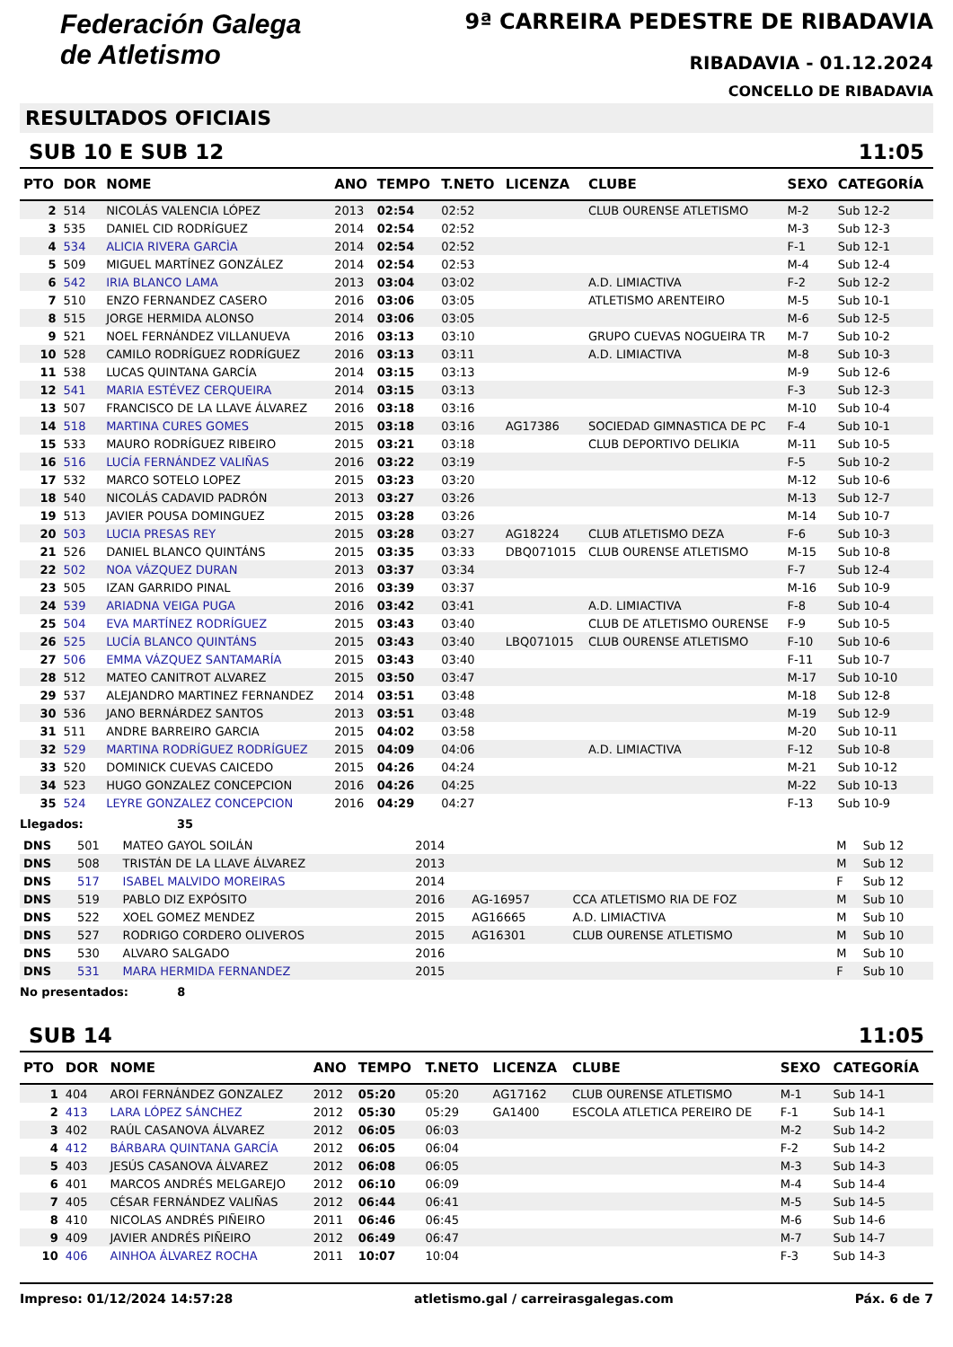Federación Galega
de Atletismo
9ª CARREIRA PEDESTRE DE RIBADAVIA
RIBADAVIA - 01.12.2024
CONCELLO DE RIBADAVIA
RESULTADOS OFICIAIS
SUB 10 E SUB 12 11:05
| PTO | DOR | NOME | ANO | TEMPO | T.NETO | LICENZA | CLUBE | SEXO | CATEGORÍA |
| --- | --- | --- | --- | --- | --- | --- | --- | --- | --- |
| 2 | 514 | NICOLÁS VALENCIA LÓPEZ | 2013 | 02:54 | 02:52 | | CLUB OURENSE ATLETISMO | M-2 | Sub 12-2 |
| 3 | 535 | DANIEL CID RODRÍGUEZ | 2014 | 02:54 | 02:52 | | | M-3 | Sub 12-3 |
| 4 | 534 | ALICIA RIVERA GARCÌA | 2014 | 02:54 | 02:52 | | | F-1 | Sub 12-1 |
| 5 | 509 | MIGUEL MARTÍNEZ GONZÁLEZ | 2014 | 02:54 | 02:53 | | | M-4 | Sub 12-4 |
| 6 | 542 | IRIA BLANCO LAMA | 2013 | 03:04 | 03:02 | | A.D. LIMIACTIVA | F-2 | Sub 12-2 |
| 7 | 510 | ENZO FERNANDEZ CASERO | 2016 | 03:06 | 03:05 | | ATLETISMO ARENTEIRO | M-5 | Sub 10-1 |
| 8 | 515 | JORGE HERMIDA ALONSO | 2014 | 03:06 | 03:05 | | | M-6 | Sub 12-5 |
| 9 | 521 | NOEL FERNÁNDEZ VILLANUEVA | 2016 | 03:13 | 03:10 | | GRUPO CUEVAS NOGUEIRA TR | M-7 | Sub 10-2 |
| 10 | 528 | CAMILO RODRÍGUEZ RODRÍGUEZ | 2016 | 03:13 | 03:11 | | A.D. LIMIACTIVA | M-8 | Sub 10-3 |
| 11 | 538 | LUCAS QUINTANA GARCÍA | 2014 | 03:15 | 03:13 | | | M-9 | Sub 12-6 |
| 12 | 541 | MARIA ESTÉVEZ CERQUEIRA | 2014 | 03:15 | 03:13 | | | F-3 | Sub 12-3 |
| 13 | 507 | FRANCISCO DE LA LLAVE ÁLVAREZ | 2016 | 03:18 | 03:16 | | | M-10 | Sub 10-4 |
| 14 | 518 | MARTINA CURES GOMES | 2015 | 03:18 | 03:16 | AG17386 | SOCIEDAD GIMNASTICA DE PC | F-4 | Sub 10-1 |
| 15 | 533 | MAURO RODRÍGUEZ RIBEIRO | 2015 | 03:21 | 03:18 | | CLUB DEPORTIVO DELIKIA | M-11 | Sub 10-5 |
| 16 | 516 | LUCÍA FERNÁNDEZ VALIÑAS | 2016 | 03:22 | 03:19 | | | F-5 | Sub 10-2 |
| 17 | 532 | MARCO SOTELO LOPEZ | 2015 | 03:23 | 03:20 | | | M-12 | Sub 10-6 |
| 18 | 540 | NICOLÁS CADAVID PADRÓN | 2013 | 03:27 | 03:26 | | | M-13 | Sub 12-7 |
| 19 | 513 | JAVIER POUSA DOMINGUEZ | 2015 | 03:28 | 03:26 | | | M-14 | Sub 10-7 |
| 20 | 503 | LUCIA PRESAS REY | 2015 | 03:28 | 03:27 | AG18224 | CLUB ATLETISMO DEZA | F-6 | Sub 10-3 |
| 21 | 526 | DANIEL BLANCO QUINTÁNS | 2015 | 03:35 | 03:33 | DBQ071015 | CLUB OURENSE ATLETISMO | M-15 | Sub 10-8 |
| 22 | 502 | NOA VÁZQUEZ DURAN | 2013 | 03:37 | 03:34 | | | F-7 | Sub 12-4 |
| 23 | 505 | IZAN GARRIDO PINAL | 2016 | 03:39 | 03:37 | | | M-16 | Sub 10-9 |
| 24 | 539 | ARIADNA VEIGA PUGA | 2016 | 03:42 | 03:41 | | A.D. LIMIACTIVA | F-8 | Sub 10-4 |
| 25 | 504 | EVA MARTÍNEZ RODRÍGUEZ | 2015 | 03:43 | 03:40 | | CLUB DE ATLETISMO OURENSE | F-9 | Sub 10-5 |
| 26 | 525 | LUCÍA BLANCO QUINTÁNS | 2015 | 03:43 | 03:40 | LBQ071015 | CLUB OURENSE ATLETISMO | F-10 | Sub 10-6 |
| 27 | 506 | EMMA VÁZQUEZ SANTAMARÍA | 2015 | 03:43 | 03:40 | | | F-11 | Sub 10-7 |
| 28 | 512 | MATEO CANITROT ALVAREZ | 2015 | 03:50 | 03:47 | | | M-17 | Sub 10-10 |
| 29 | 537 | ALEJANDRO MARTINEZ FERNANDEZ | 2014 | 03:51 | 03:48 | | | M-18 | Sub 12-8 |
| 30 | 536 | JANO BERNÁRDEZ SANTOS | 2013 | 03:51 | 03:48 | | | M-19 | Sub 12-9 |
| 31 | 511 | ANDRE BARREIRO GARCIA | 2015 | 04:02 | 03:58 | | | M-20 | Sub 10-11 |
| 32 | 529 | MARTINA RODRÍGUEZ RODRÍGUEZ | 2015 | 04:09 | 04:06 | | A.D. LIMIACTIVA | F-12 | Sub 10-8 |
| 33 | 520 | DOMINICK CUEVAS CAICEDO | 2015 | 04:26 | 04:24 | | | M-21 | Sub 10-12 |
| 34 | 523 | HUGO GONZALEZ CONCEPCION | 2016 | 04:26 | 04:25 | | | M-22 | Sub 10-13 |
| 35 | 524 | LEYRE GONZALEZ CONCEPCION | 2016 | 04:29 | 04:27 | | | F-13 | Sub 10-9 |
Llegados: 35
| DNS | 501 | MATEO GAYOL SOILÁN | 2014 | | | M | Sub 12 |
| DNS | 508 | TRISTÁN DE LA LLAVE ÁLVAREZ | 2013 | | | M | Sub 12 |
| DNS | 517 | ISABEL MALVIDO MOREIRAS | 2014 | | | F | Sub 12 |
| DNS | 519 | PABLO DIZ EXPÓSITO | 2016 | AG-16957 | CCA ATLETISMO RIA DE FOZ | M | Sub 10 |
| DNS | 522 | XOEL GOMEZ MENDEZ | 2015 | AG16665 | A.D. LIMIACTIVA | M | Sub 10 |
| DNS | 527 | RODRIGO CORDERO OLIVEROS | 2015 | AG16301 | CLUB OURENSE ATLETISMO | M | Sub 10 |
| DNS | 530 | ALVARO SALGADO | 2016 | | | M | Sub 10 |
| DNS | 531 | MARA HERMIDA FERNANDEZ | 2015 | | | F | Sub 10 |
No presentados: 8
SUB 14 11:05
| PTO | DOR | NOME | ANO | TEMPO | T.NETO | LICENZA | CLUBE | SEXO | CATEGORÍA |
| --- | --- | --- | --- | --- | --- | --- | --- | --- | --- |
| 1 | 404 | AROI FERNÁNDEZ GONZALEZ | 2012 | 05:20 | 05:20 | AG17162 | CLUB OURENSE ATLETISMO | M-1 | Sub 14-1 |
| 2 | 413 | LARA LÓPEZ SÁNCHEZ | 2012 | 05:30 | 05:29 | GA1400 | ESCOLA ATLETICA PEREIRO DE | F-1 | Sub 14-1 |
| 3 | 402 | RAÚL CASANOVA ÁLVAREZ | 2012 | 06:05 | 06:03 | | | M-2 | Sub 14-2 |
| 4 | 412 | BÁRBARA QUINTANA GARCÍA | 2012 | 06:05 | 06:04 | | | F-2 | Sub 14-2 |
| 5 | 403 | JESÚS CASANOVA ÁLVAREZ | 2012 | 06:08 | 06:05 | | | M-3 | Sub 14-3 |
| 6 | 401 | MARCOS ANDRÉS MELGAREJO | 2012 | 06:10 | 06:09 | | | M-4 | Sub 14-4 |
| 7 | 405 | CÉSAR FERNÁNDEZ VALIÑAS | 2012 | 06:44 | 06:41 | | | M-5 | Sub 14-5 |
| 8 | 410 | NICOLAS ANDRÉS PIÑEIRO | 2011 | 06:46 | 06:45 | | | M-6 | Sub 14-6 |
| 9 | 409 | JAVIER ANDRÉS PIÑEIRO | 2012 | 06:49 | 06:47 | | | M-7 | Sub 14-7 |
| 10 | 406 | AINHOA ÁLVAREZ ROCHA | 2011 | 10:07 | 10:04 | | | F-3 | Sub 14-3 |
Impreso: 01/12/2024 14:57:28 atletismo.gal / carreirasgalegas.com Páx. 6 de 7